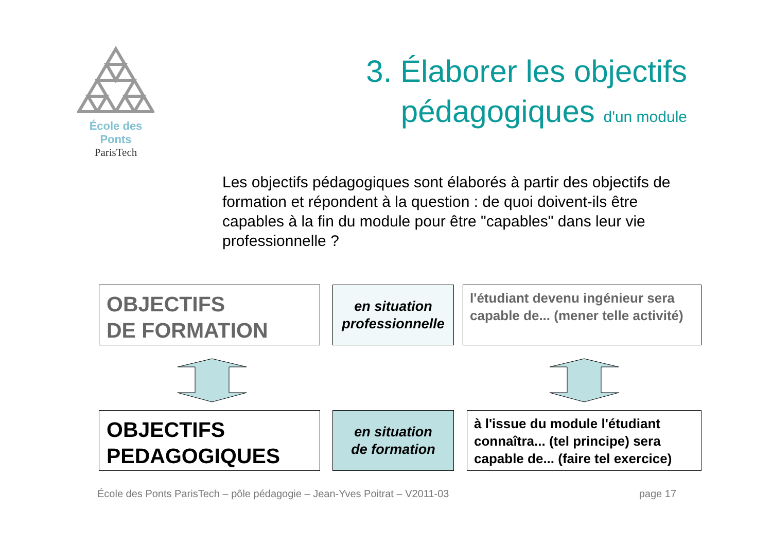École des Ponts
ParisTech
3. Élaborer les objectifs
pédagogiques d'un module
Les objectifs pédagogiques sont élaborés à partir des objectifs de formation et répondent à la question : de quoi doivent-ils être capables à la fin du module pour être "capables" dans leur vie professionnelle ?
OBJECTIFS
DE FORMATION
en situation
professionnelle
l'étudiant devenu ingénieur sera capable de... (mener telle activité)
OBJECTIFS
PEDAGOGIQUES
en situation
de formation
à l'issue du module l'étudiant connaîtra... (tel principe) sera capable de... (faire tel exercice)
École des Ponts ParisTech – pôle pédagogie – Jean-Yves Poitrat – V2011-03 page 17